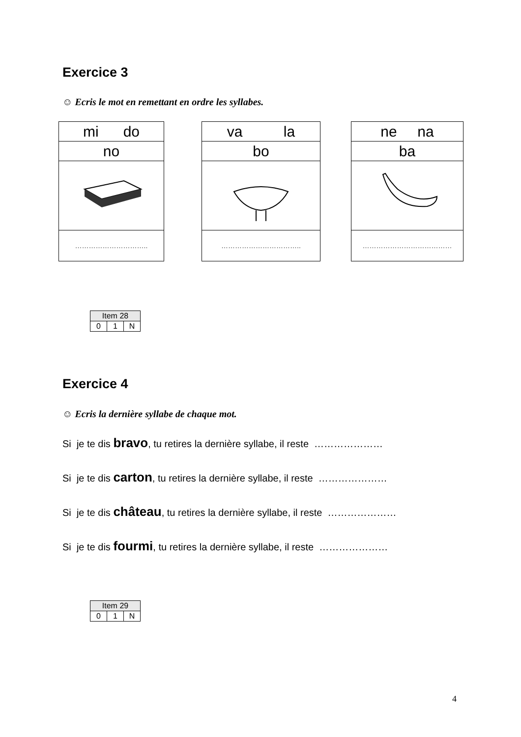Exercice 3
☺ Ecris le mot en remettant en ordre les syllabes.
| mi do |
| no |
| ………………………….. |
| va la |
| bo |
| …………………………….. |
| ne na |
| ba |
| ………………………………… |
| Item 28 | | |
| 0 | 1 | N |
Exercice 4
☺ Ecris la dernière syllabe de chaque mot.
Si je te dis bravo, tu retires la dernière syllabe, il reste …………………
Si je te dis carton, tu retires la dernière syllabe, il reste …………………
Si je te dis château, tu retires la dernière syllabe, il reste …………………
Si je te dis fourmi, tu retires la dernière syllabe, il reste …………………
| Item 29 | | |
| 0 | 1 | N |
4